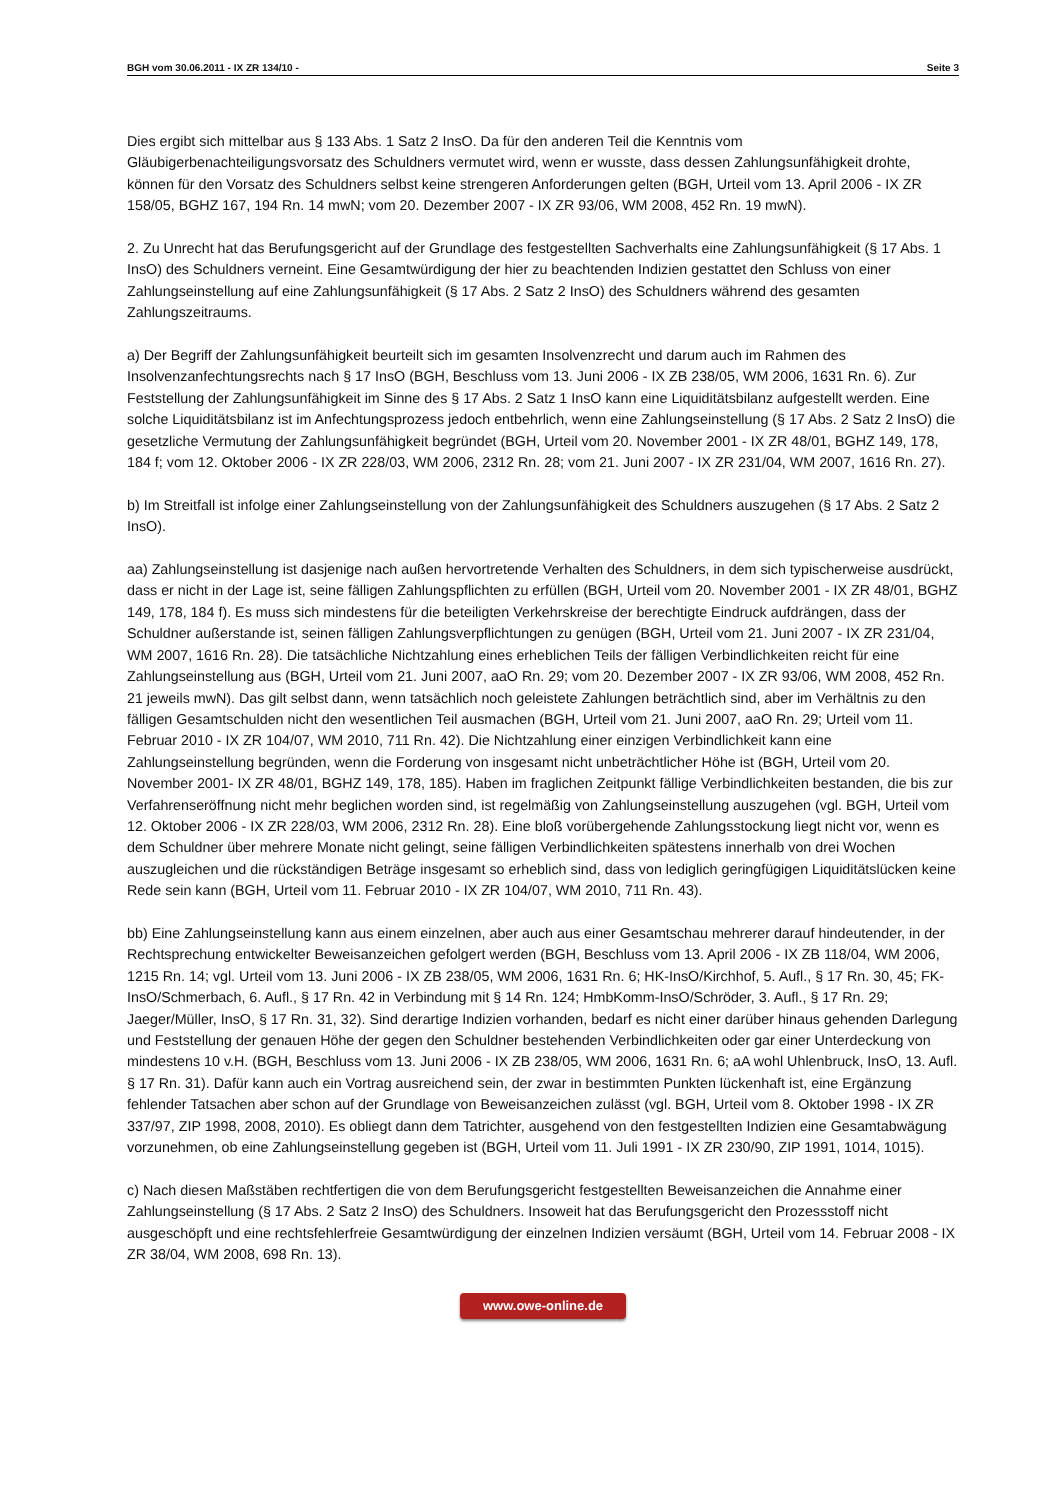BGH vom 30.06.2011 - IX ZR 134/10 - Seite 3
Dies ergibt sich mittelbar aus § 133 Abs. 1 Satz 2 InsO. Da für den anderen Teil die Kenntnis vom Gläubigerbenachteiligungsvorsatz des Schuldners vermutet wird, wenn er wusste, dass dessen Zahlungsunfähigkeit drohte, können für den Vorsatz des Schuldners selbst keine strengeren Anforderungen gelten (BGH, Urteil vom 13. April 2006 - IX ZR 158/05, BGHZ 167, 194 Rn. 14 mwN; vom 20. Dezember 2007 - IX ZR 93/06, WM 2008, 452 Rn. 19 mwN).
2. Zu Unrecht hat das Berufungsgericht auf der Grundlage des festgestellten Sachverhalts eine Zahlungsunfähigkeit (§ 17 Abs. 1 InsO) des Schuldners verneint. Eine Gesamtwürdigung der hier zu beachtenden Indizien gestattet den Schluss von einer Zahlungseinstellung auf eine Zahlungsunfähigkeit (§ 17 Abs. 2 Satz 2 InsO) des Schuldners während des gesamten Zahlungszeitraums.
a) Der Begriff der Zahlungsunfähigkeit beurteilt sich im gesamten Insolvenzrecht und darum auch im Rahmen des Insolvenzanfechtungsrechts nach § 17 InsO (BGH, Beschluss vom 13. Juni 2006 - IX ZB 238/05, WM 2006, 1631 Rn. 6). Zur Feststellung der Zahlungsunfähigkeit im Sinne des § 17 Abs. 2 Satz 1 InsO kann eine Liquiditätsbilanz aufgestellt werden. Eine solche Liquiditätsbilanz ist im Anfechtungsprozess jedoch entbehrlich, wenn eine Zahlungseinstellung (§ 17 Abs. 2 Satz 2 InsO) die gesetzliche Vermutung der Zahlungsunfähigkeit begründet (BGH, Urteil vom 20. November 2001 - IX ZR 48/01, BGHZ 149, 178, 184 f; vom 12. Oktober 2006 - IX ZR 228/03, WM 2006, 2312 Rn. 28; vom 21. Juni 2007 - IX ZR 231/04, WM 2007, 1616 Rn. 27).
b) Im Streitfall ist infolge einer Zahlungseinstellung von der Zahlungsunfähigkeit des Schuldners auszugehen (§ 17 Abs. 2 Satz 2 InsO).
aa) Zahlungseinstellung ist dasjenige nach außen hervortretende Verhalten des Schuldners, in dem sich typischerweise ausdrückt, dass er nicht in der Lage ist, seine fälligen Zahlungspflichten zu erfüllen (BGH, Urteil vom 20. November 2001 - IX ZR 48/01, BGHZ 149, 178, 184 f). Es muss sich mindestens für die beteiligten Verkehrskreise der berechtigte Eindruck aufdrängen, dass der Schuldner außerstande ist, seinen fälligen Zahlungsverpflichtungen zu genügen (BGH, Urteil vom 21. Juni 2007 - IX ZR 231/04, WM 2007, 1616 Rn. 28). Die tatsächliche Nichtzahlung eines erheblichen Teils der fälligen Verbindlichkeiten reicht für eine Zahlungseinstellung aus (BGH, Urteil vom 21. Juni 2007, aaO Rn. 29; vom 20. Dezember 2007 - IX ZR 93/06, WM 2008, 452 Rn. 21 jeweils mwN). Das gilt selbst dann, wenn tatsächlich noch geleistete Zahlungen beträchtlich sind, aber im Verhältnis zu den fälligen Gesamtschulden nicht den wesentlichen Teil ausmachen (BGH, Urteil vom 21. Juni 2007, aaO Rn. 29; Urteil vom 11. Februar 2010 - IX ZR 104/07, WM 2010, 711 Rn. 42). Die Nichtzahlung einer einzigen Verbindlichkeit kann eine Zahlungseinstellung begründen, wenn die Forderung von insgesamt nicht unbeträchtlicher Höhe ist (BGH, Urteil vom 20. November 2001- IX ZR 48/01, BGHZ 149, 178, 185). Haben im fraglichen Zeitpunkt fällige Verbindlichkeiten bestanden, die bis zur Verfahrenseröffnung nicht mehr beglichen worden sind, ist regelmäßig von Zahlungseinstellung auszugehen (vgl. BGH, Urteil vom 12. Oktober 2006 - IX ZR 228/03, WM 2006, 2312 Rn. 28). Eine bloß vorübergehende Zahlungsstockung liegt nicht vor, wenn es dem Schuldner über mehrere Monate nicht gelingt, seine fälligen Verbindlichkeiten spätestens innerhalb von drei Wochen auszugleichen und die rückständigen Beträge insgesamt so erheblich sind, dass von lediglich geringfügigen Liquiditätslücken keine Rede sein kann (BGH, Urteil vom 11. Februar 2010 - IX ZR 104/07, WM 2010, 711 Rn. 43).
bb) Eine Zahlungseinstellung kann aus einem einzelnen, aber auch aus einer Gesamtschau mehrerer darauf hindeutender, in der Rechtsprechung entwickelter Beweisanzeichen gefolgert werden (BGH, Beschluss vom 13. April 2006 - IX ZB 118/04, WM 2006, 1215 Rn. 14; vgl. Urteil vom 13. Juni 2006 - IX ZB 238/05, WM 2006, 1631 Rn. 6; HK-InsO/Kirchhof, 5. Aufl., § 17 Rn. 30, 45; FK-InsO/Schmerbach, 6. Aufl., § 17 Rn. 42 in Verbindung mit § 14 Rn. 124; HmbKomm-InsO/Schröder, 3. Aufl., § 17 Rn. 29; Jaeger/Müller, InsO, § 17 Rn. 31, 32). Sind derartige Indizien vorhanden, bedarf es nicht einer darüber hinaus gehenden Darlegung und Feststellung der genauen Höhe der gegen den Schuldner bestehenden Verbindlichkeiten oder gar einer Unterdeckung von mindestens 10 v.H. (BGH, Beschluss vom 13. Juni 2006 - IX ZB 238/05, WM 2006, 1631 Rn. 6; aA wohl Uhlenbruck, InsO, 13. Aufl. § 17 Rn. 31). Dafür kann auch ein Vortrag ausreichend sein, der zwar in bestimmten Punkten lückenhaft ist, eine Ergänzung fehlender Tatsachen aber schon auf der Grundlage von Beweisanzeichen zulässt (vgl. BGH, Urteil vom 8. Oktober 1998 - IX ZR 337/97, ZIP 1998, 2008, 2010). Es obliegt dann dem Tatrichter, ausgehend von den festgestellten Indizien eine Gesamtabwägung vorzunehmen, ob eine Zahlungseinstellung gegeben ist (BGH, Urteil vom 11. Juli 1991 - IX ZR 230/90, ZIP 1991, 1014, 1015).
c) Nach diesen Maßstäben rechtfertigen die von dem Berufungsgericht festgestellten Beweisanzeichen die Annahme einer Zahlungseinstellung (§ 17 Abs. 2 Satz 2 InsO) des Schuldners. Insoweit hat das Berufungsgericht den Prozessstoff nicht ausgeschöpft und eine rechtsfehlerfreie Gesamtwürdigung der einzelnen Indizien versäumt (BGH, Urteil vom 14. Februar 2008 - IX ZR 38/04, WM 2008, 698 Rn. 13).
www.owe-online.de